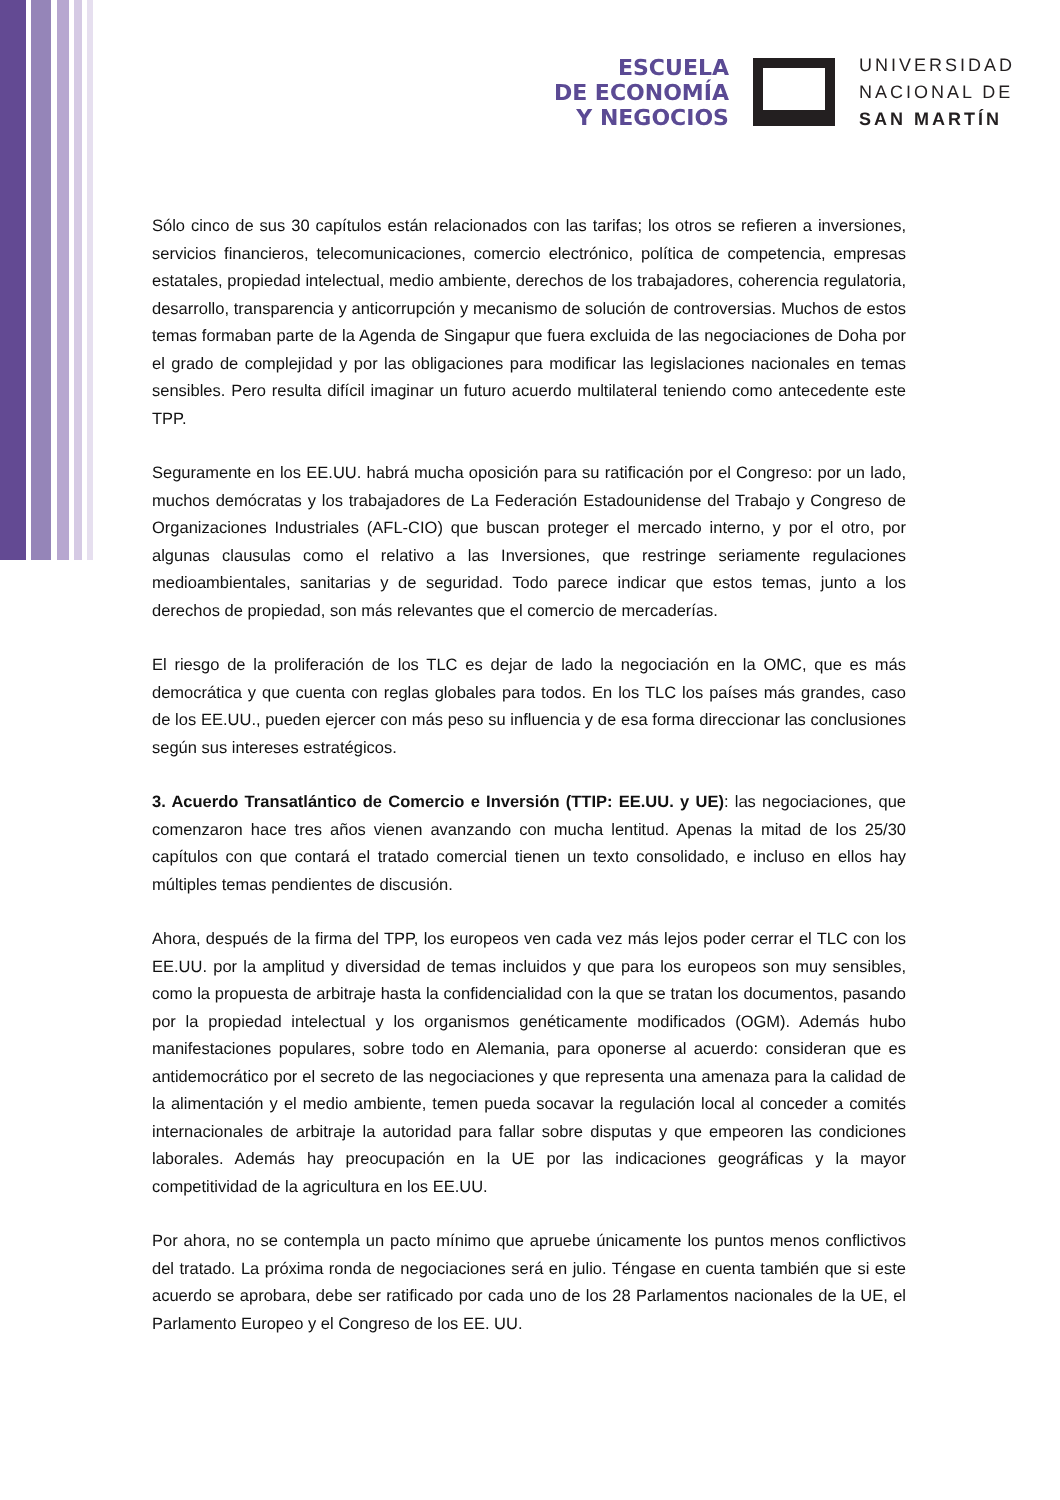ESCUELA
DE ECONOMÍA
Y NEGOCIOS
UNIVERSIDAD
NACIONAL DE
SAN MARTÍN
Sólo cinco de sus 30 capítulos están relacionados con las tarifas; los otros se refieren a inversiones, servicios financieros, telecomunicaciones, comercio electrónico, política de competencia, empresas estatales, propiedad intelectual, medio ambiente, derechos de los trabajadores, coherencia regulatoria, desarrollo, transparencia y anticorrupción y mecanismo de solución de controversias. Muchos de estos temas formaban parte de la Agenda de Singapur que fuera excluida de las negociaciones de Doha por el grado de complejidad y por las obligaciones para modificar las legislaciones nacionales en temas sensibles. Pero resulta difícil imaginar un futuro acuerdo multilateral teniendo como antecedente este TPP.
Seguramente en los EE.UU. habrá mucha oposición para su ratificación por el Congreso: por un lado, muchos demócratas y los trabajadores de La Federación Estadounidense del Trabajo y Congreso de Organizaciones Industriales (AFL-CIO) que buscan proteger el mercado interno, y por el otro, por algunas clausulas como el relativo a las Inversiones, que restringe seriamente regulaciones medioambientales, sanitarias y de seguridad. Todo parece indicar que estos temas, junto a los derechos de propiedad, son más relevantes que el comercio de mercaderías.
El riesgo de la proliferación de los TLC es dejar de lado la negociación en la OMC, que es más democrática y que cuenta con reglas globales para todos. En los TLC los países más grandes, caso de los EE.UU., pueden ejercer con más peso su influencia y de esa forma direccionar las conclusiones según sus intereses estratégicos.
3. Acuerdo Transatlántico de Comercio e Inversión (TTIP: EE.UU. y UE): las negociaciones, que comenzaron hace tres años vienen avanzando con mucha lentitud. Apenas la mitad de los 25/30 capítulos con que contará el tratado comercial tienen un texto consolidado, e incluso en ellos hay múltiples temas pendientes de discusión.
Ahora, después de la firma del TPP, los europeos ven cada vez más lejos poder cerrar el TLC con los EE.UU. por la amplitud y diversidad de temas incluidos y que para los europeos son muy sensibles, como la propuesta de arbitraje hasta la confidencialidad con la que se tratan los documentos, pasando por la propiedad intelectual y los organismos genéticamente modificados (OGM). Además hubo manifestaciones populares, sobre todo en Alemania, para oponerse al acuerdo: consideran que es antidemocrático por el secreto de las negociaciones y que representa una amenaza para la calidad de la alimentación y el medio ambiente, temen pueda socavar la regulación local al conceder a comités internacionales de arbitraje la autoridad para fallar sobre disputas y que empeoren las condiciones laborales. Además hay preocupación en la UE por las indicaciones geográficas y la mayor competitividad de la agricultura en los EE.UU.
Por ahora, no se contempla un pacto mínimo que apruebe únicamente los puntos menos conflictivos del tratado. La próxima ronda de negociaciones será en julio. Téngase en cuenta también que si este acuerdo se aprobara, debe ser ratificado por cada uno de los 28 Parlamentos nacionales de la UE, el Parlamento Europeo y el Congreso de los EE. UU.